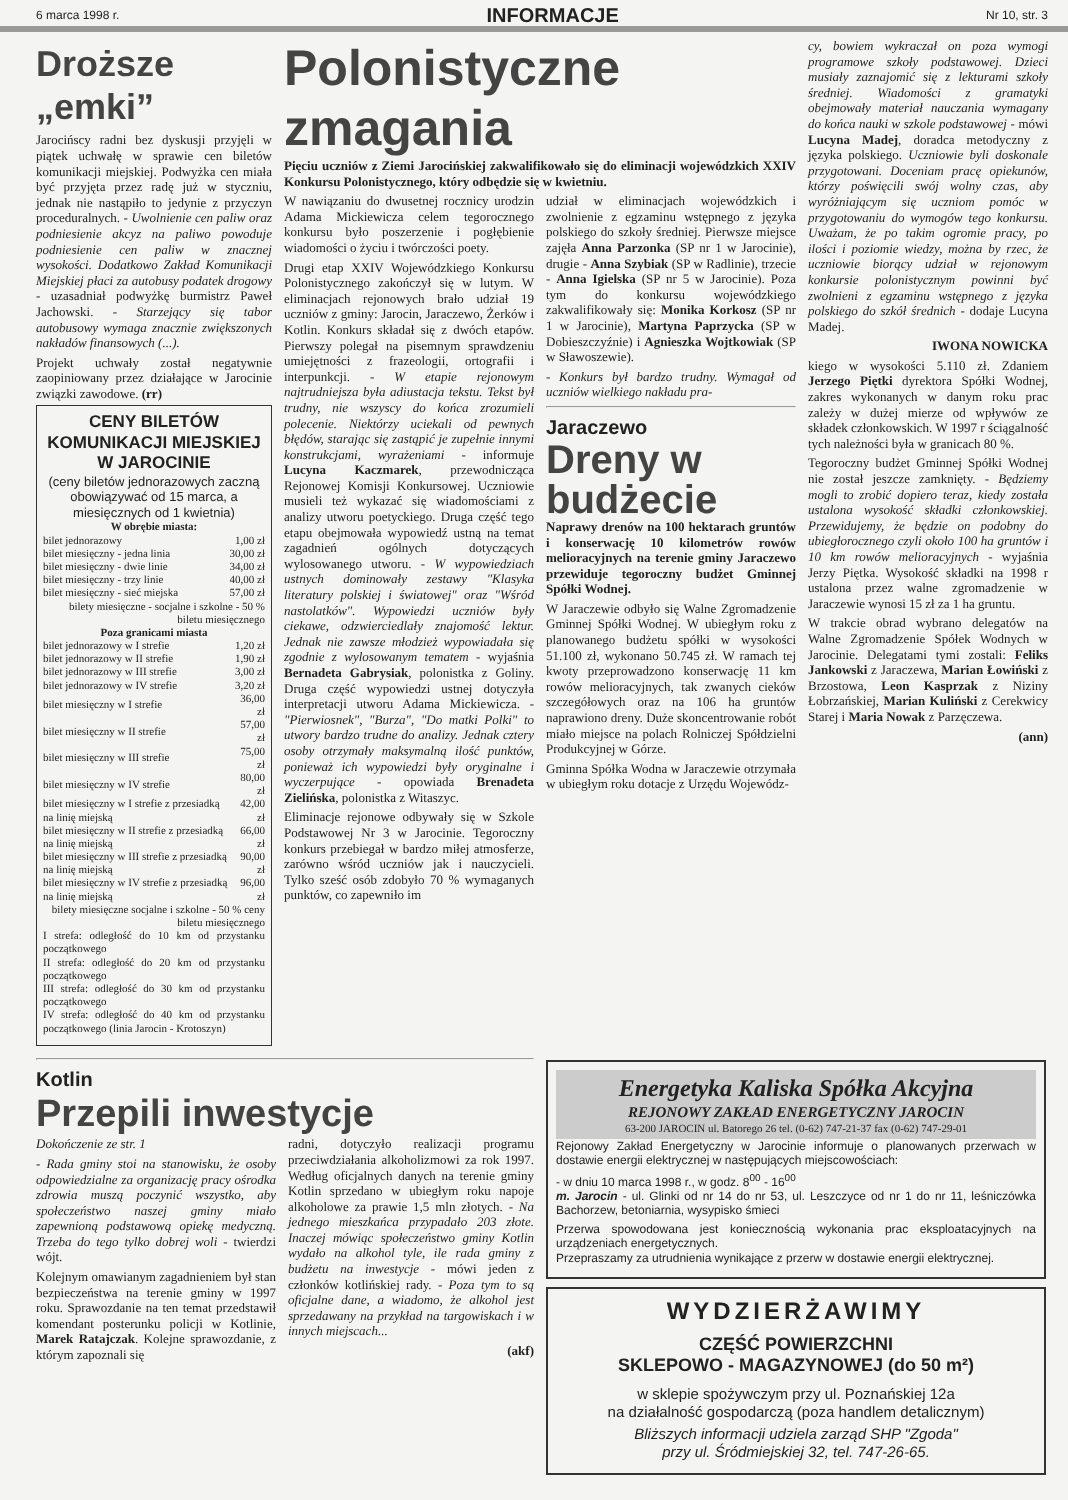6 marca 1998 r. INFORMACJE Nr 10, str. 3
Droższe „emki”
Jarocińscy radni bez dyskusji przyjęli w piątek uchwałę w sprawie cen biletów komunikacji miejskiej. Podwyżka cen miała być przyjęta przez radę już w styczniu, jednak nie nastąpiło to jedynie z przyczyn proceduralnych. - Uwolnienie cen paliw oraz podniesienie akcyz na paliwo powoduje podniesienie cen paliw w znacznej wysokości. Dodatkowo Zakład Komunikacji Miejskiej płaci za autobusy podatek drogowy - uzasadniał podwyżkę burmistrz Paweł Jachowski. - Starzejący się tabor autobusowy wymaga znacznie zwiększonych nakładów finansowych (...).
Projekt uchwały został negatywnie zaopiniowany przez działające w Jarocinie związki zawodowe. (rr)
CENY BILETÓW KOMUNIKACJI MIEJSKIEJ W JAROCINIE
(ceny biletów jednorazowych zaczną obowiązywać od 15 marca, a miesięcznych od 1 kwietnia)
W obrębie miasta:
| bilet jednorazowy | 1,00 zł |
| bilet miesięczny - jedna linia | 30,00 zł |
| bilet miesięczny - dwie linie | 34,00 zł |
| bilet miesięczny - trzy linie | 40,00 zł |
| bilet miesięczny - sieć miejska | 57,00 zł |
| bilety miesięczne - socjalne i szkolne - 50 % biletu miesięcznego | |
Poza granicami miasta
| bilet jednorazowy w I strefie | 1,20 zł |
| bilet jednorazowy w II strefie | 1,90 zł |
| bilet jednorazowy w III strefie | 3,00 zł |
| bilet jednorazowy w IV strefie | 3,20 zł |
| bilet miesięczny w I strefie | 36,00 zł |
| bilet miesięczny w II strefie | 57,00 zł |
| bilet miesięczny w III strefie | 75,00 zł |
| bilet miesięczny w IV strefie | 80,00 zł |
| bilet miesięczny w I strefie z przesiadką na linię miejską | 42,00 zł |
| bilet miesięczny w II strefie z przesiadką na linię miejską | 66,00 zł |
| bilet miesięczny w III strefie z przesiadką na linię miejską | 90,00 zł |
| bilet miesięczny w IV strefie z przesiadką na linię miejską | 96,00 zł |
| bilety miesięczne socjalne i szkolne - 50 % ceny biletu miesięcznego | |
I strefa: odległość do 10 km od przystanku początkowego
II strefa: odległość do 20 km od przystanku początkowego
III strefa: odległość do 30 km od przystanku początkowego
IV strefa: odległość do 40 km od przystanku początkowego (linia Jarocin - Krotoszyn)
Polonistyczne zmagania
Pięciu uczniów z Ziemi Jarocińskiej zakwalifikowało się do eliminacji wojewódzkich XXIV Konkursu Polonistycznego, który odbędzie się w kwietniu.
W nawiązaniu do dwusetnej rocznicy urodzin Adama Mickiewicza celem tegorocznego konkursu było poszerzenie i pogłębienie wiadomości o życiu i twórczości poety.
Drugi etap XXIV Wojewódzkiego Konkursu Polonistycznego zakończył się w lutym. W eliminacjach rejonowych brało udział 19 uczniów z gminy: Jarocin, Jaraczewo, Żerków i Kotlin. Konkurs składał się z dwóch etapów. Pierwszy polegał na pisemnym sprawdzeniu umiejętności z frazeologii, ortografii i interpunkcji. - W etapie rejonowym najtrudniejsza była adiustacja tekstu. Tekst był trudny, nie wszyscy do końca zrozumieli polecenie. Niektórzy uciekali od pewnych błędów, starając się zastąpić je zupełnie innymi konstrukcjami, wyrażeniami - informuje Lucyna Kaczmarek, przewodnicząca Rejonowej Komisji Konkursowej. Uczniowie musieli też wykazać się wiadomościami z analizy utworu poetyckiego. Druga część tego etapu obejmowała wypowiedź ustną na temat zagadnień ogólnych dotyczących wylosowanego utworu. - W wypowiedziach ustnych dominowały zestawy "Klasyka literatury polskiej i światowej" oraz "Wśród nastolatków". Wypowiedzi uczniów były ciekawe, odzwierciedlały znajomość lektur. Jednak nie zawsze młodzież wypowiadała się zgodnie z wylosowanym tematem - wyjaśnia Bernadeta Gabrysiak, polonistka z Goliny. Druga część wypowiedzi ustnej dotyczyła interpretacji utworu Adama Mickiewicza. - "Pierwiosnek", "Burza", "Do matki Polki" to utwory bardzo trudne do analizy. Jednak cztery osoby otrzymały maksymalną ilość punktów, ponieważ ich wypowiedzi były oryginalne i wyczerpujące - opowiada Brenadeta Zielińska, polonistka z Witaszyc.
Eliminacje rejonowe odbywały się w Szkole Podstawowej Nr 3 w Jarocinie. Tegoroczny konkurs przebiegał w bardzo miłej atmosferze, zarówno wśród uczniów jak i nauczycieli. Tylko sześć osób zdobyło 70 % wymaganych punktów, co zapewniło im
udział w eliminacjach wojewódzkich i zwolnienie z egzaminu wstępnego z języka polskiego do szkoły średniej. Pierwsze miejsce zajęła Anna Parzonka (SP nr 1 w Jarocinie), drugie - Anna Szybiak (SP w Radlinie), trzecie - Anna Igielska (SP nr 5 w Jarocinie). Poza tym do konkursu wojewódzkiego zakwalifikowały się: Monika Korkosz (SP nr 1 w Jarocinie), Martyna Paprzycka (SP w Dobieszczyźnie) i Agnieszka Wojtkowiak (SP w Sławoszewie).
- Konkurs był bardzo trudny. Wymagał od uczniów wielkiego nakładu pra-
Jaraczewo
Dreny w budżecie
Naprawy drenów na 100 hektarach gruntów i konserwację 10 kilometrów rowów melioracyjnych na terenie gminy Jaraczewo przewiduje tegoroczny budżet Gminnej Spółki Wodnej.
W Jaraczewie odbyło się Walne Zgromadzenie Gminnej Spółki Wodnej. W ubiegłym roku z planowanego budżetu spółki w wysokości 51.100 zł, wykonano 50.745 zł. W ramach tej kwoty przeprowadzono konserwację 11 km rowów melioracyjnych, tak zwanych cieków szczegółowych oraz na 106 ha gruntów naprawiono dreny. Duże skoncentrowanie robót miało miejsce na polach Rolniczej Spółdzielni Produkcyjnej w Górze.
Gminna Spółka Wodna w Jaraczewie otrzymała w ubiegłym roku dotacje z Urzędu Wojewódz-
cy, bowiem wykraczał on poza wymogi programowe szkoły podstawowej. Dzieci musiały zaznajomić się z lekturami szkoły średniej. Wiadomości z gramatyki obejmowały materiał nauczania wymagany do końca nauki w szkole podstawowej - mówi Lucyna Madej, doradca metodyczny z języka polskiego. Uczniowie byli doskonale przygotowani. Doceniam pracę opiekunów, którzy poświęcili swój wolny czas, aby wyróżniającym się uczniom pomóc w przygotowaniu do wymogów tego konkursu. Uważam, że po takim ogromie pracy, po ilości i poziomie wiedzy, można by rzec, że uczniowie biorący udział w rejonowym konkursie polonistycznym powinni być zwolnieni z egzaminu wstępnego z języka polskiego do szkół średnich - dodaje Lucyna Madej.
IWONA NOWICKA
kiego w wysokości 5.110 zł. Zdaniem Jerzego Piętki dyrektora Spółki Wodnej, zakres wykonanych w danym roku prac zależy w dużej mierze od wpływów ze składek członkowskich. W 1997 r ściągalność tych należności była w granicach 80 %.
Tegoroczny budżet Gminnej Spółki Wodnej nie został jeszcze zamknięty. - Będziemy mogli to zrobić dopiero teraz, kiedy została ustalona wysokość składki członkowskiej. Przewidujemy, że będzie on podobny do ubiegłorocznego czyli około 100 ha gruntów i 10 km rowów melioracyjnych - wyjaśnia Jerzy Piętka. Wysokość składki na 1998 r ustalona przez walne zgromadzenie w Jaraczewie wynosi 15 zł za 1 ha gruntu.
W trakcie obrad wybrano delegatów na Walne Zgromadzenie Spółek Wodnych w Jarocinie. Delegatami tymi zostali: Feliks Jankowski z Jaraczewa, Marian Łowiński z Brzostowa, Leon Kasprzak z Niziny Łobrzańskiej, Marian Kuliński z Cerekwicy Starej i Maria Nowak z Parzęczewa.
(ann)
Kotlin
Przepili inwestycje
Dokończenie ze str. 1
- Rada gminy stoi na stanowisku, że osoby odpowiedzialne za organizację pracy ośrodka zdrowia muszą poczynić wszystko, aby społeczeństwo naszej gminy miało zapewnioną podstawową opiekę medyczną. Trzeba do tego tylko dobrej woli - twierdzi wójt.
Kolejnym omawianym zagadnieniem był stan bezpieczeństwa na terenie gminy w 1997 roku. Sprawozdanie na ten temat przedstawił komendant posterunku policji w Kotlinie, Marek Ratajczak. Kolejne sprawozdanie, z którym zapoznali się
radni, dotyczyło realizacji programu przeciwdziałania alkoholizmowi za rok 1997. Według oficjalnych danych na terenie gminy Kotlin sprzedano w ubiegłym roku napoje alkoholowe za prawie 1,5 mln złotych. - Na jednego mieszkańca przypadało 203 złote. Inaczej mówiąc społeczeństwo gminy Kotlin wydało na alkohol tyle, ile rada gminy z budżetu na inwestycje - mówi jeden z członków kotlińskiej rady. - Poza tym to są oficjalne dane, a wiadomo, że alkohol jest sprzedawany na przykład na targowiskach i w innych miejscach...
(akf)
Energetyka Kaliska Spółka Akcyjna
REJONOWY ZAKŁAD ENERGETYCZNY JAROCIN
63-200 JAROCIN ul. Batorego 26 tel. (0-62) 747-21-37 fax (0-62) 747-29-01
Rejonowy Zakład Energetyczny w Jarocinie informuje o planowanych przerwach w dostawie energii elektrycznej w następujących miejscowościach:
- w dniu 10 marca 1998 r., w godz. 8<sup>00</sup> - 16<sup>00</sup>
m. Jarocin - ul. Glinki od nr 14 do nr 53, ul. Leszczyce od nr 1 do nr 11, leśniczówka Bachorzew, betoniarnia, wysypisko śmieci
Przerwa spowodowana jest koniecznością wykonania prac eksploatacyjnych na urządzeniach energetycznych.
Przepraszamy za utrudnienia wynikające z przerw w dostawie energii elektrycznej.
WYDZIERŻAWIMY
CZĘŚĆ POWIERZCHNI
SKLEPOWO - MAGAZYNOWEJ (do 50 m²)
w sklepie spożywczym przy ul. Poznańskiej 12a
na działalność gospodarczą (poza handlem detalicznym)
Bliższych informacji udziela zarząd SHP "Zgoda"
przy ul. Śródmiejskiej 32, tel. 747-26-65.